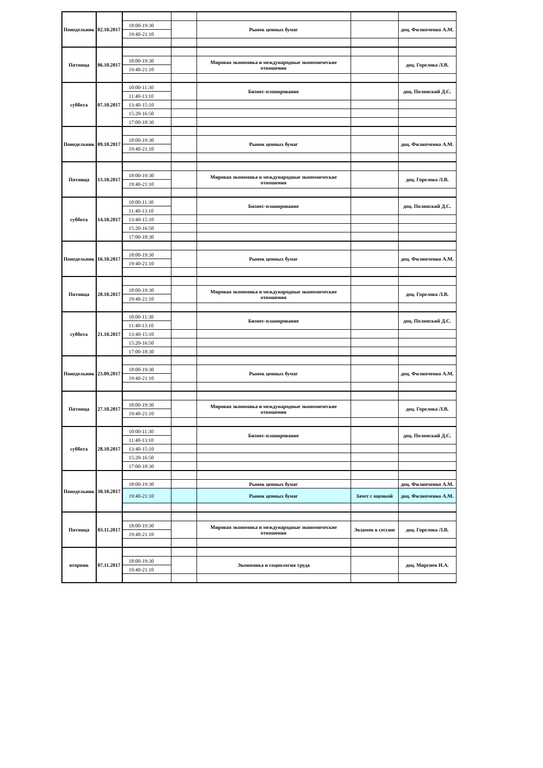| Понедельник | 02.10.2017 | | | | | |
| | | 18:00-19:30 | | Рынок ценных бумаг | | доц. Филипченко А.М. |
| | | 19:40-21:10 | | | | |
| Пятница | 06.10.2017 | | | | | |
| | | 18:00-19:30 | | Мировая экономика и международные экономические отношения | | доц. Горелова Л.В. |
| | | 19:40-21:10 | | | | |
| суббота | 07.10.2017 | 10:00-11:30 | | Бизнес-планирование | | доц. Полянский Д.С. |
| | | 11:40-13:10 | | | | |
| | | 13:40-15:10 | | | | |
| | | 15:20-16:50 | | | | |
| | | 17:00-18:30 | | | | |
| Понедельник | 09.10.2017 | | | | | |
| | | 18:00-19:30 | | Рынок ценных бумаг | | доц. Филипченко А.М. |
| | | 19:40-21:10 | | | | |
| Пятница | 13.10.2017 | | | | | |
| | | 18:00-19:30 | | Мировая экономика и международные экономические отношения | | доц. Горелова Л.В. |
| | | 19:40-21:10 | | | | |
| суббота | 14.10.2017 | 10:00-11:30 | | Бизнес-планирование | | доц. Полянский Д.С. |
| | | 11:40-13:10 | | | | |
| | | 13:40-15:10 | | | | |
| | | 15:20-16:50 | | | | |
| | | 17:00-18:30 | | | | |
| Понедельник | 16.10.2017 | | | | | |
| | | 18:00-19:30 | | Рынок ценных бумаг | | доц. Филипченко А.М. |
| | | 19:40-21:10 | | | | |
| Пятница | 20.10.2017 | | | | | |
| | | 18:00-19:30 | | Мировая экономика и международные экономические отношения | | доц. Горелова Л.В. |
| | | 19:40-21:10 | | | | |
| суббота | 21.10.2017 | 10:00-11:30 | | Бизнес-планирование | | доц. Полянский Д.С. |
| | | 11:40-13:10 | | | | |
| | | 13:40-15:10 | | | | |
| | | 15:20-16:50 | | | | |
| | | 17:00-18:30 | | | | |
| Понедельник | 23.09.2017 | | | | | |
| | | 18:00-19:30 | | Рынок ценных бумаг | | доц. Филипченко А.М. |
| | | 19:40-21:10 | | | | |
| Пятница | 27.10.2017 | | | | | |
| | | 18:00-19:30 | | Мировая экономика и международные экономические отношения | | доц. Горелова Л.В. |
| | | 19:40-21:10 | | | | |
| суббота | 28.10.2017 | 10:00-11:30 | | Бизнес-планирование | | доц. Полянский Д.С. |
| | | 11:40-13:10 | | | | |
| | | 13:40-15:10 | | | | |
| | | 15:20-16:50 | | | | |
| | | 17:00-18:30 | | | | |
| Понедельник | 30.10.2017 | | | | | |
| | | 18:00-19:30 | | Рынок ценных бумаг | | доц. Филипченко А.М. |
| | | 19:40-21:10 | | Рынок ценных бумаг | Зачет с оценкой | доц. Филипченко А.М. |
| Пятница | 03.11.2017 | | | | | |
| | | 18:00-19:30 | | Мировая экономика и международные экономические отношения | Экзамен в сессию | доц. Горелова Л.В. |
| | | 19:40-21:10 | | | | |
| вторник | 07.11.2017 | | | | | |
| | | 18:00-19:30 | | Экономика и социология труда | | доц. Миргиев И.А. |
| | | 19:40-21:10 | | | | |